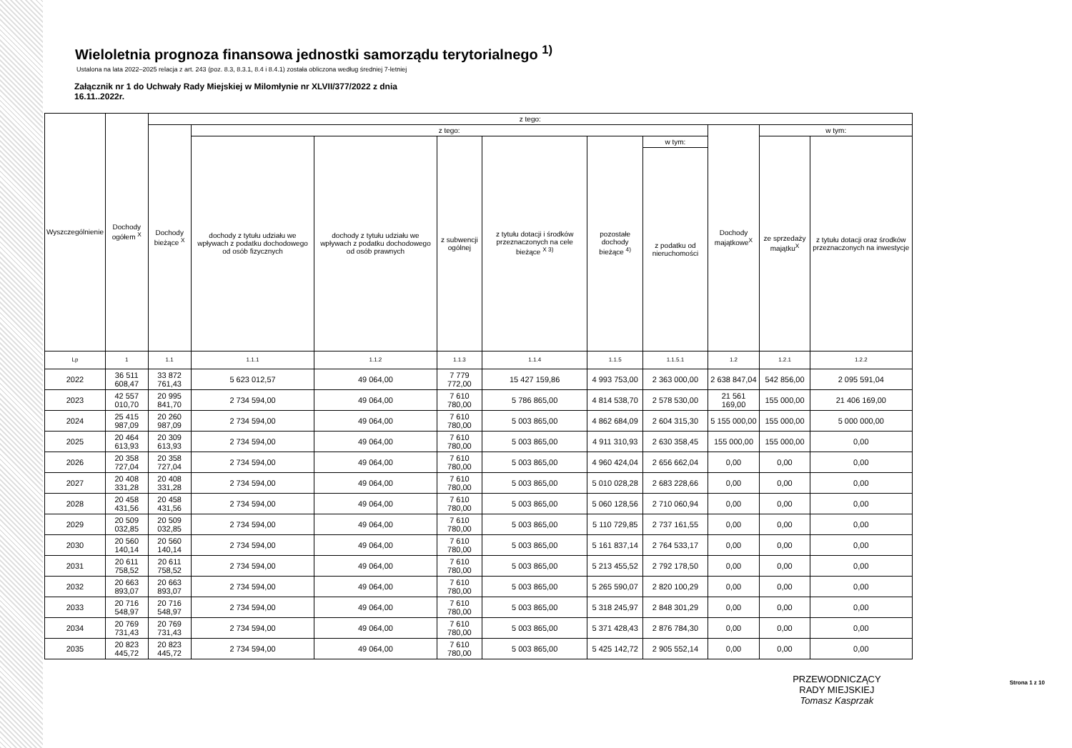Wieloletnia prognoza finansowa jednostki samorządu terytorialnego <sup>1)</sup>
Ustalona na lata 2022–2025 relacja z art. 243 (poz. 8.3, 8.3.1, 8.4 i 8.4.1) została obliczona według średniej 7-letniej
Załącznik nr 1 do Uchwały Rady Miejskiej w Milomłynie nr XLVII/377/2022 z dnia
16.11..2022r.
| Wyszczególnienie | Dochody ogółem <sup>X</sup> | z tego: | | | | | | | | | |
| --- | --- | --- | --- | --- | --- | --- | --- | --- | --- | --- | --- |
| | | Dochody bieżące <sup>X</sup> | z tego: | | | | | | Dochody majątkowe<sup>X</sup> | w tym: | |
| | | | dochody z tytułu udziału we wpływach z podatku dochodowego od osób fizycznych | dochody z tytułu udziału we wpływach z podatku dochodowego od osób prawnych | z subwencji ogólnej | z tytułu dotacji i środków przeznaczonych na cele bieżące <sup>X 3)</sup> | pozostałe dochody bieżące <sup>4)</sup> | w tym: | | ze sprzedaży majątku<sup>X</sup> | z tytułu dotacji oraz środków przeznaczonych na inwestycje |
| | | | | | | | | z podatku od nieruchomości | | | |
| Lp | 1 | 1.1 | 1.1.1 | 1.1.2 | 1.1.3 | 1.1.4 | 1.1.5 | 1.1.5.1 | 1.2 | 1.2.1 | 1.2.2 |
| 2022 | 36 511 608,47 | 33 872 761,43 | 5 623 012,57 | 49 064,00 | 7 779 772,00 | 15 427 159,86 | 4 993 753,00 | 2 363 000,00 | 2 638 847,04 | 542 856,00 | 2 095 591,04 |
| 2023 | 42 557 010,70 | 20 995 841,70 | 2 734 594,00 | 49 064,00 | 7 610 780,00 | 5 786 865,00 | 4 814 538,70 | 2 578 530,00 | 21 561 169,00 | 155 000,00 | 21 406 169,00 |
| 2024 | 25 415 987,09 | 20 260 987,09 | 2 734 594,00 | 49 064,00 | 7 610 780,00 | 5 003 865,00 | 4 862 684,09 | 2 604 315,30 | 5 155 000,00 | 155 000,00 | 5 000 000,00 |
| 2025 | 20 464 613,93 | 20 309 613,93 | 2 734 594,00 | 49 064,00 | 7 610 780,00 | 5 003 865,00 | 4 911 310,93 | 2 630 358,45 | 155 000,00 | 155 000,00 | 0,00 |
| 2026 | 20 358 727,04 | 20 358 727,04 | 2 734 594,00 | 49 064,00 | 7 610 780,00 | 5 003 865,00 | 4 960 424,04 | 2 656 662,04 | 0,00 | 0,00 | 0,00 |
| 2027 | 20 408 331,28 | 20 408 331,28 | 2 734 594,00 | 49 064,00 | 7 610 780,00 | 5 003 865,00 | 5 010 028,28 | 2 683 228,66 | 0,00 | 0,00 | 0,00 |
| 2028 | 20 458 431,56 | 20 458 431,56 | 2 734 594,00 | 49 064,00 | 7 610 780,00 | 5 003 865,00 | 5 060 128,56 | 2 710 060,94 | 0,00 | 0,00 | 0,00 |
| 2029 | 20 509 032,85 | 20 509 032,85 | 2 734 594,00 | 49 064,00 | 7 610 780,00 | 5 003 865,00 | 5 110 729,85 | 2 737 161,55 | 0,00 | 0,00 | 0,00 |
| 2030 | 20 560 140,14 | 20 560 140,14 | 2 734 594,00 | 49 064,00 | 7 610 780,00 | 5 003 865,00 | 5 161 837,14 | 2 764 533,17 | 0,00 | 0,00 | 0,00 |
| 2031 | 20 611 758,52 | 20 611 758,52 | 2 734 594,00 | 49 064,00 | 7 610 780,00 | 5 003 865,00 | 5 213 455,52 | 2 792 178,50 | 0,00 | 0,00 | 0,00 |
| 2032 | 20 663 893,07 | 20 663 893,07 | 2 734 594,00 | 49 064,00 | 7 610 780,00 | 5 003 865,00 | 5 265 590,07 | 2 820 100,29 | 0,00 | 0,00 | 0,00 |
| 2033 | 20 716 548,97 | 20 716 548,97 | 2 734 594,00 | 49 064,00 | 7 610 780,00 | 5 003 865,00 | 5 318 245,97 | 2 848 301,29 | 0,00 | 0,00 | 0,00 |
| 2034 | 20 769 731,43 | 20 769 731,43 | 2 734 594,00 | 49 064,00 | 7 610 780,00 | 5 003 865,00 | 5 371 428,43 | 2 876 784,30 | 0,00 | 0,00 | 0,00 |
| 2035 | 20 823 445,72 | 20 823 445,72 | 2 734 594,00 | 49 064,00 | 7 610 780,00 | 5 003 865,00 | 5 425 142,72 | 2 905 552,14 | 0,00 | 0,00 | 0,00 |
PRZEWODNICZĄCY
RADY MIEJSKIEJ
Tomasz Kasprzak
Strona 1 z 10